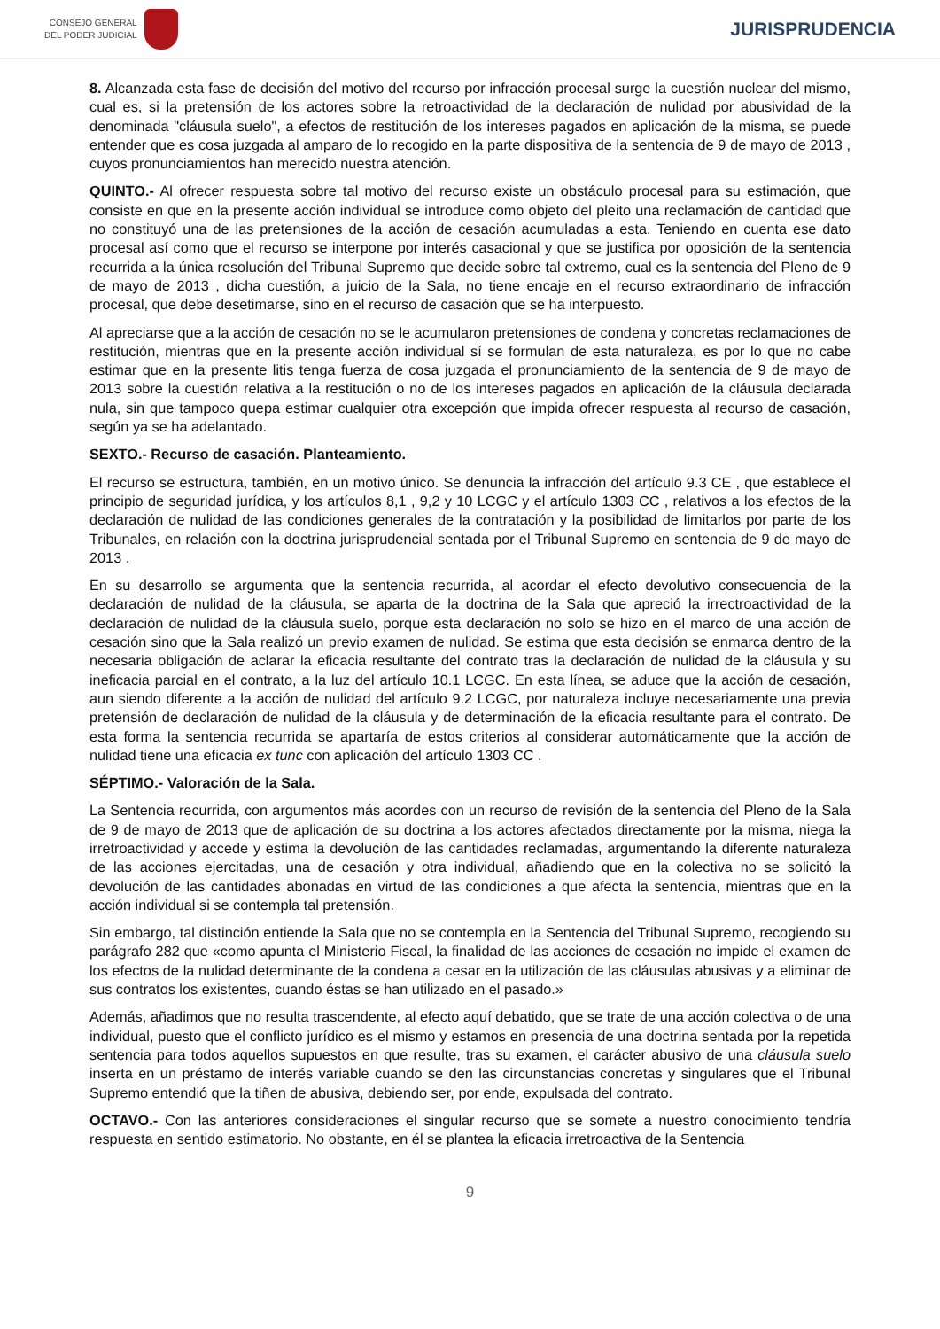CONSEJO GENERAL
DEL PODER JUDICIAL
JURISPRUDENCIA
8. Alcanzada esta fase de decisión del motivo del recurso por infracción procesal surge la cuestión nuclear del mismo, cual es, si la pretensión de los actores sobre la retroactividad de la declaración de nulidad por abusividad de la denominada "cláusula suelo", a efectos de restitución de los intereses pagados en aplicación de la misma, se puede entender que es cosa juzgada al amparo de lo recogido en la parte dispositiva de la sentencia de 9 de mayo de 2013 , cuyos pronunciamientos han merecido nuestra atención.
QUINTO.- Al ofrecer respuesta sobre tal motivo del recurso existe un obstáculo procesal para su estimación, que consiste en que en la presente acción individual se introduce como objeto del pleito una reclamación de cantidad que no constituyó una de las pretensiones de la acción de cesación acumuladas a esta. Teniendo en cuenta ese dato procesal así como que el recurso se interpone por interés casacional y que se justifica por oposición de la sentencia recurrida a la única resolución del Tribunal Supremo que decide sobre tal extremo, cual es la sentencia del Pleno de 9 de mayo de 2013 , dicha cuestión, a juicio de la Sala, no tiene encaje en el recurso extraordinario de infracción procesal, que debe desetimarse, sino en el recurso de casación que se ha interpuesto.
Al apreciarse que a la acción de cesación no se le acumularon pretensiones de condena y concretas reclamaciones de restitución, mientras que en la presente acción individual sí se formulan de esta naturaleza, es por lo que no cabe estimar que en la presente litis tenga fuerza de cosa juzgada el pronunciamiento de la sentencia de 9 de mayo de 2013 sobre la cuestión relativa a la restitución o no de los intereses pagados en aplicación de la cláusula declarada nula, sin que tampoco quepa estimar cualquier otra excepción que impida ofrecer respuesta al recurso de casación, según ya se ha adelantado.
SEXTO.- Recurso de casación. Planteamiento.
El recurso se estructura, también, en un motivo único. Se denuncia la infracción del artículo 9.3 CE , que establece el principio de seguridad jurídica, y los artículos 8,1 , 9,2 y 10 LCGC y el artículo 1303 CC , relativos a los efectos de la declaración de nulidad de las condiciones generales de la contratación y la posibilidad de limitarlos por parte de los Tribunales, en relación con la doctrina jurisprudencial sentada por el Tribunal Supremo en sentencia de 9 de mayo de 2013 .
En su desarrollo se argumenta que la sentencia recurrida, al acordar el efecto devolutivo consecuencia de la declaración de nulidad de la cláusula, se aparta de la doctrina de la Sala que apreció la irrectroactividad de la declaración de nulidad de la cláusula suelo, porque esta declaración no solo se hizo en el marco de una acción de cesación sino que la Sala realizó un previo examen de nulidad. Se estima que esta decisión se enmarca dentro de la necesaria obligación de aclarar la eficacia resultante del contrato tras la declaración de nulidad de la cláusula y su ineficacia parcial en el contrato, a la luz del artículo 10.1 LCGC. En esta línea, se aduce que la acción de cesación, aun siendo diferente a la acción de nulidad del artículo 9.2 LCGC, por naturaleza incluye necesariamente una previa pretensión de declaración de nulidad de la cláusula y de determinación de la eficacia resultante para el contrato. De esta forma la sentencia recurrida se apartaría de estos criterios al considerar automáticamente que la acción de nulidad tiene una eficacia ex tunc con aplicación del artículo 1303 CC .
SÉPTIMO.- Valoración de la Sala.
La Sentencia recurrida, con argumentos más acordes con un recurso de revisión de la sentencia del Pleno de la Sala de 9 de mayo de 2013 que de aplicación de su doctrina a los actores afectados directamente por la misma, niega la irretroactividad y accede y estima la devolución de las cantidades reclamadas, argumentando la diferente naturaleza de las acciones ejercitadas, una de cesación y otra individual, añadiendo que en la colectiva no se solicitó la devolución de las cantidades abonadas en virtud de las condiciones a que afecta la sentencia, mientras que en la acción individual si se contempla tal pretensión.
Sin embargo, tal distinción entiende la Sala que no se contempla en la Sentencia del Tribunal Supremo, recogiendo su parágrafo 282 que «como apunta el Ministerio Fiscal, la finalidad de las acciones de cesación no impide el examen de los efectos de la nulidad determinante de la condena a cesar en la utilización de las cláusulas abusivas y a eliminar de sus contratos los existentes, cuando éstas se han utilizado en el pasado.»
Además, añadimos que no resulta trascendente, al efecto aquí debatido, que se trate de una acción colectiva o de una individual, puesto que el conflicto jurídico es el mismo y estamos en presencia de una doctrina sentada por la repetida sentencia para todos aquellos supuestos en que resulte, tras su examen, el carácter abusivo de una cláusula suelo inserta en un préstamo de interés variable cuando se den las circunstancias concretas y singulares que el Tribunal Supremo entendió que la tiñen de abusiva, debiendo ser, por ende, expulsada del contrato.
OCTAVO.- Con las anteriores consideraciones el singular recurso que se somete a nuestro conocimiento tendría respuesta en sentido estimatorio. No obstante, en él se plantea la eficacia irretroactiva de la Sentencia
9